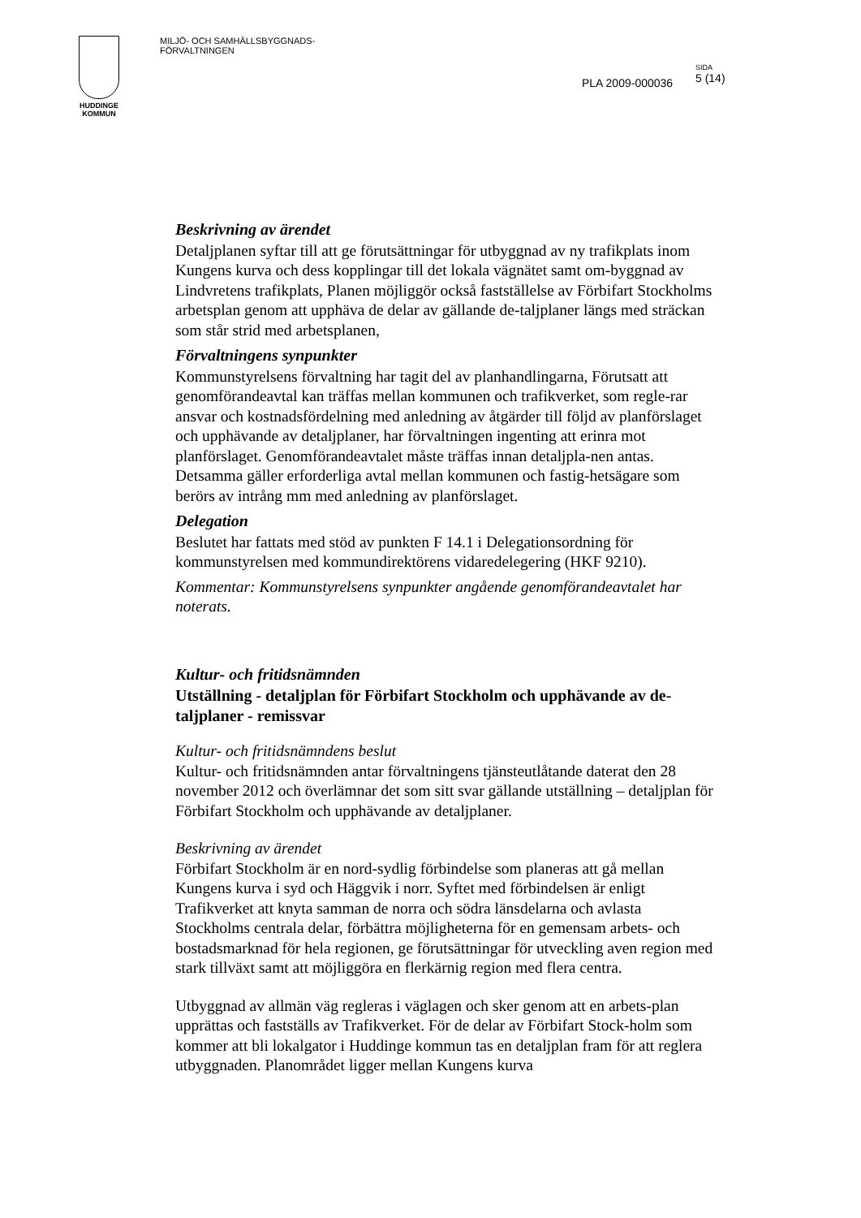HUDDINGE
KOMMUN
MILJÖ- OCH SAMHÄLLSBYGGNADS-
FÖRVALTNINGEN
PLA 2009-000036
SIDA
5 (14)
Beskrivning av ärendet
Detaljplanen syftar till att ge förutsättningar för utbyggnad av ny trafikplats inom Kungens kurva och dess kopplingar till det lokala vägnätet samt om-byggnad av Lindvretens trafikplats, Planen möjliggör också fastställelse av Förbifart Stockholms arbetsplan genom att upphäva de delar av gällande de-taljplaner längs med sträckan som står strid med arbetsplanen,
Förvaltningens synpunkter
Kommunstyrelsens förvaltning har tagit del av planhandlingarna, Förutsatt att genomförandeavtal kan träffas mellan kommunen och trafikverket, som regle-rar ansvar och kostnadsfördelning med anledning av åtgärder till följd av planförslaget och upphävande av detaljplaner, har förvaltningen ingenting att erinra mot planförslaget. Genomförandeavtalet måste träffas innan detaljpla-nen antas. Detsamma gäller erforderliga avtal mellan kommunen och fastig-hetsägare som berörs av intrång mm med anledning av planförslaget.
Delegation
Beslutet har fattats med stöd av punkten F 14.1 i Delegationsordning för kommunstyrelsen med kommundirektörens vidaredelegering (HKF 9210).
Kommentar: Kommunstyrelsens synpunkter angående genomförandeavtalet har noterats.
Kultur- och fritidsnämnden
Utställning - detaljplan för Förbifart Stockholm och upphävande av de-taljplaner - remissvar
Kultur- och fritidsnämndens beslut
Kultur- och fritidsnämnden antar förvaltningens tjänsteutlåtande daterat den 28 november 2012 och överlämnar det som sitt svar gällande utställning – detaljplan för Förbifart Stockholm och upphävande av detaljplaner.
Beskrivning av ärendet
Förbifart Stockholm är en nord-sydlig förbindelse som planeras att gå mellan Kungens kurva i syd och Häggvik i norr. Syftet med förbindelsen är enligt Trafikverket att knyta samman de norra och södra länsdelarna och avlasta Stockholms centrala delar, förbättra möjligheterna för en gemensam arbets- och bostadsmarknad för hela regionen, ge förutsättningar för utveckling aven region med stark tillväxt samt att möjliggöra en flerkärnig region med flera centra.
Utbyggnad av allmän väg regleras i väglagen och sker genom att en arbets-plan upprättas och fastställs av Trafikverket. För de delar av Förbifart Stock-holm som kommer att bli lokalgator i Huddinge kommun tas en detaljplan fram för att reglera utbyggnaden. Planområdet ligger mellan Kungens kurva